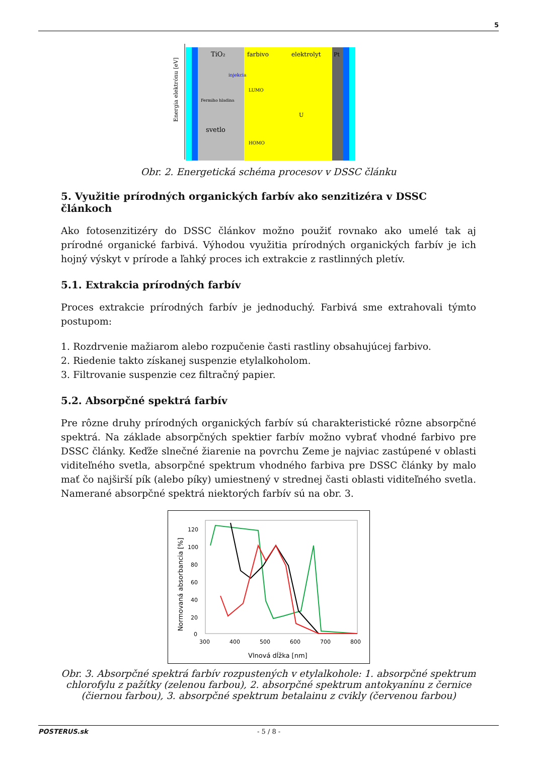5
TiO₂
farbivo
elektrolyt
Pt
svetlo
Fermiho hladina
LUMO
HOMO
injekcia
U
Energia elektrónu [eV]
Obr. 2. Energetická schéma procesov v DSSC článku
5. Využitie prírodných organických farbív ako senzitizéra v DSSC článkoch
Ako fotosenzitizéry do DSSC článkov možno použiť rovnako ako umelé tak aj prírodné organické farbivá. Výhodou využitia prírodných organických farbív je ich hojný výskyt v prírode a ľahký proces ich extrakcie z rastlinných pletív.
5.1. Extrakcia prírodných farbív
Proces extrakcie prírodných farbív je jednoduchý. Farbivá sme extrahovali týmto postupom:
1. Rozdrvenie mažiarom alebo rozpučenie časti rastliny obsahujúcej farbivo.
2. Riedenie takto získanej suspenzie etylalkoholom.
3. Filtrovanie suspenzie cez filtračný papier.
5.2. Absorpčné spektrá farbív
Pre rôzne druhy prírodných organických farbív sú charakteristické rôzne absorpčné spektrá. Na základe absorpčných spektier farbív možno vybrať vhodné farbivo pre DSSC články. Keďže slnečné žiarenie na povrchu Zeme je najviac zastúpené v oblasti viditeľného svetla, absorpčné spektrum vhodného farbiva pre DSSC články by malo mať čo najširší pík (alebo píky) umiestnený v strednej časti oblasti viditeľného svetla. Namerané absorpčné spektrá niektorých farbív sú na obr. 3.
120
100
80
60
40
20
0
300
400
500
600
700
800
Vlnová dĺžka [nm]
Normovaná absorbancia [%]
Obr. 3. Absorpčné spektrá farbív rozpustených v etylalkohole: 1. absorpčné spektrum chlorofylu z pažítky (zelenou farbou), 2. absorpčné spektrum antokyanínu z černice (čiernou farbou), 3. absorpčné spektrum betalainu z cvikly (červenou farbou)
POSTERUS.sk - 5 / 8 -